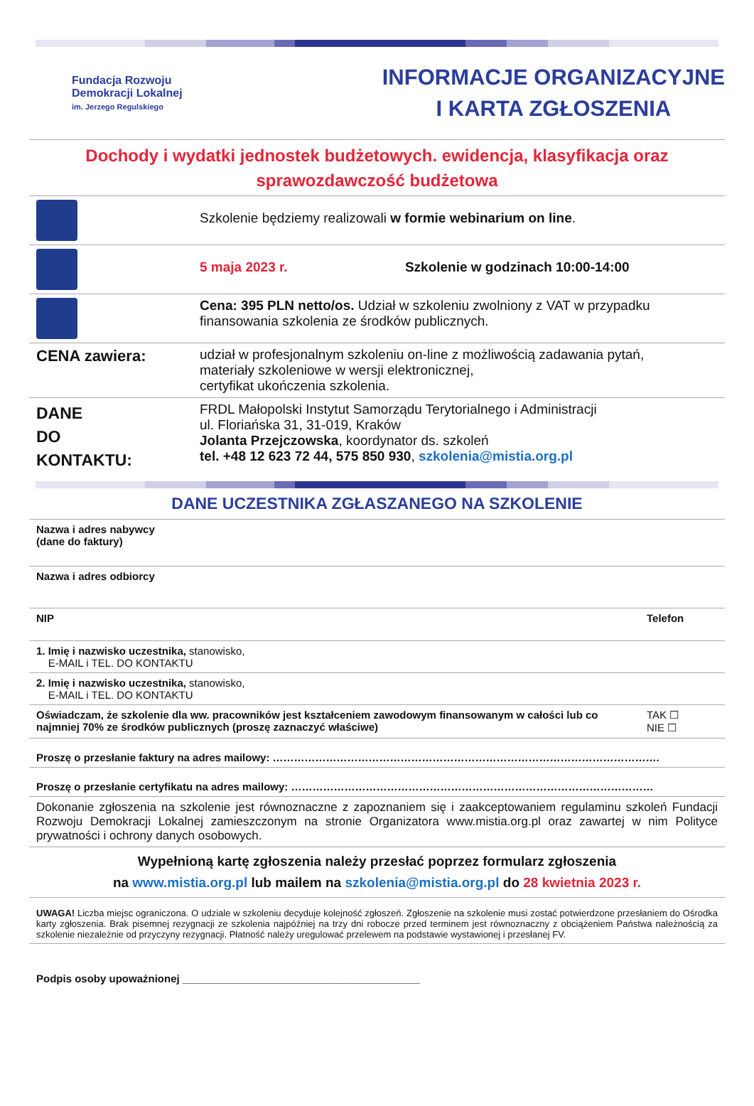Fundacja Rozwoju
Demokracji Lokalnej
im. Jerzego Regulskiego
INFORMACJE ORGANIZACYJNE
I KARTA ZGŁOSZENIA
Dochody i wydatki jednostek budżetowych. ewidencja, klasyfikacja oraz sprawozdawczość budżetowa
| | Szkolenie będziemy realizowali w formie webinarium on line . |
| | 5 maja 2023 r. Szkolenie w godzinach 10:00-14:00 |
| | Cena: 395 PLN netto/os. Udział w szkoleniu zwolniony z VAT w przypadku finansowania szkolenia ze środków publicznych. |
| CENA zawiera: | udział w profesjonalnym szkoleniu on-line z możliwością zadawania pytań, materiały szkoleniowe w wersji elektronicznej, certyfikat ukończenia szkolenia. |
| DANE DO KONTAKTU: | FRDL Małopolski Instytut Samorządu Terytorialnego i Administracji ul. Floriańska 31, 31-019, Kraków Jolanta Przejczowska , koordynator ds. szkoleń tel. +48 12 623 72 44, 575 850 930 , szkolenia@mistia.org.pl |
DANE UCZESTNIKA ZGŁASZANEGO NA SZKOLENIE
| Nazwa i adres nabywcy (dane do faktury) | | |
| Nazwa i adres odbiorcy | | |
| NIP | Telefon | |
| 1. Imię i nazwisko uczestnika, stanowisko, E-MAIL i TEL. DO KONTAKTU | | |
| 2. Imię i nazwisko uczestnika, stanowisko, E-MAIL i TEL. DO KONTAKTU | | |
| Oświadczam, że szkolenie dla ww. pracowników jest kształceniem zawodowym finansowanym w całości lub co najmniej 70% ze środków publicznych (proszę zaznaczyć właściwe) | | TAK ☐ NIE ☐ |
| Proszę o przesłanie faktury na adres mailowy: ………………………………………………………………………………………………. | | |
| Proszę o przesłanie certyfikatu na adres mailowy: ………………………………………………………………………………………… | | |
| Dokonanie zgłoszenia na szkolenie jest równoznaczne z zapoznaniem się i zaakceptowaniem regulaminu szkoleń Fundacji Rozwoju Demokracji Lokalnej zamieszczonym na stronie Organizatora www.mistia.org.pl oraz zawartej w nim Polityce prywatności i ochrony danych osobowych. | | |
| Wypełnioną kartę zgłoszenia należy przesłać poprzez formularz zgłoszenia na www.mistia.org.pl lub mailem na szkolenia@mistia.org.pl do 28 kwietnia 2023 r. | | |
| UWAGA! Liczba miejsc ograniczona. O udziale w szkoleniu decyduje kolejność zgłoszeń. Zgłoszenie na szkolenie musi zostać potwierdzone przesłaniem do Ośrodka karty zgłoszenia. Brak pisemnej rezygnacji ze szkolenia najpóźniej na trzy dni robocze przed terminem jest równoznaczny z obciążeniem Państwa należnością za szkolenie niezależnie od przyczyny rezygnacji. Płatność należy uregulować przelewem na podstawie wystawionej i przesłanej FV. | | |
| Podpis osoby upoważnionej ________________________________________ | | |